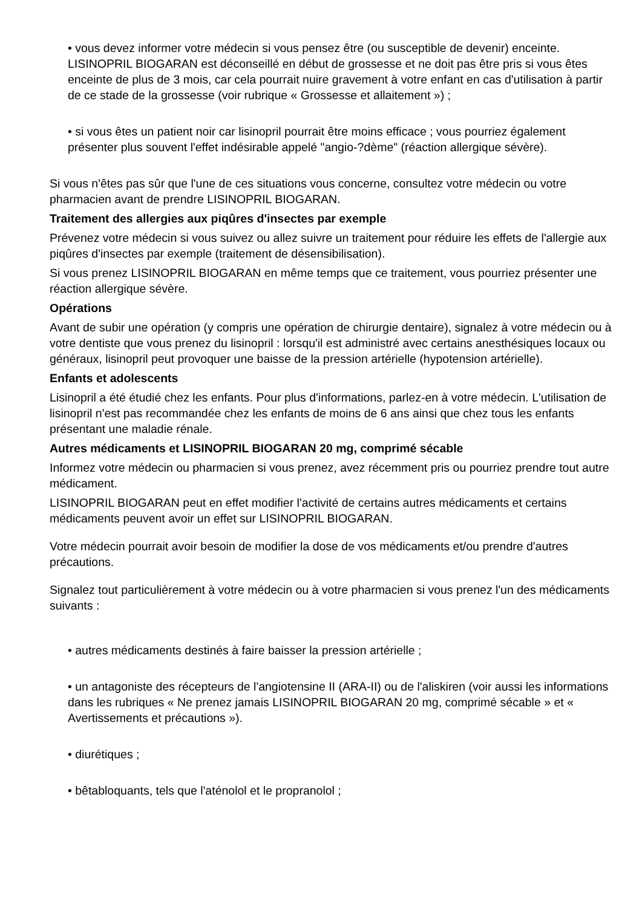• vous devez informer votre médecin si vous pensez être (ou susceptible de devenir) enceinte. LISINOPRIL BIOGARAN est déconseillé en début de grossesse et ne doit pas être pris si vous êtes enceinte de plus de 3 mois, car cela pourrait nuire gravement à votre enfant en cas d'utilisation à partir de ce stade de la grossesse (voir rubrique « Grossesse et allaitement ») ;
• si vous êtes un patient noir car lisinopril pourrait être moins efficace ; vous pourriez également présenter plus souvent l'effet indésirable appelé "angio-?dème" (réaction allergique sévère).
Si vous n'êtes pas sûr que l'une de ces situations vous concerne, consultez votre médecin ou votre pharmacien avant de prendre LISINOPRIL BIOGARAN.
Traitement des allergies aux piqûres d'insectes par exemple
Prévenez votre médecin si vous suivez ou allez suivre un traitement pour réduire les effets de l'allergie aux piqûres d'insectes par exemple (traitement de désensibilisation).
Si vous prenez LISINOPRIL BIOGARAN en même temps que ce traitement, vous pourriez présenter une réaction allergique sévère.
Opérations
Avant de subir une opération (y compris une opération de chirurgie dentaire), signalez à votre médecin ou à votre dentiste que vous prenez du lisinopril : lorsqu'il est administré avec certains anesthésiques locaux ou généraux, lisinopril peut provoquer une baisse de la pression artérielle (hypotension artérielle).
Enfants et adolescents
Lisinopril a été étudié chez les enfants. Pour plus d'informations, parlez-en à votre médecin. L'utilisation de lisinopril n'est pas recommandée chez les enfants de moins de 6 ans ainsi que chez tous les enfants présentant une maladie rénale.
Autres médicaments et LISINOPRIL BIOGARAN 20 mg, comprimé sécable
Informez votre médecin ou pharmacien si vous prenez, avez récemment pris ou pourriez prendre tout autre médicament.
LISINOPRIL BIOGARAN peut en effet modifier l'activité de certains autres médicaments et certains médicaments peuvent avoir un effet sur LISINOPRIL BIOGARAN.
Votre médecin pourrait avoir besoin de modifier la dose de vos médicaments et/ou prendre d'autres précautions.
Signalez tout particulièrement à votre médecin ou à votre pharmacien si vous prenez l'un des médicaments suivants :
• autres médicaments destinés à faire baisser la pression artérielle ;
• un antagoniste des récepteurs de l'angiotensine II (ARA-II) ou de l'aliskiren (voir aussi les informations dans les rubriques « Ne prenez jamais LISINOPRIL BIOGARAN 20 mg, comprimé sécable » et « Avertissements et précautions »).
• diurétiques ;
• bêtabloquants, tels que l'aténolol et le propranolol ;